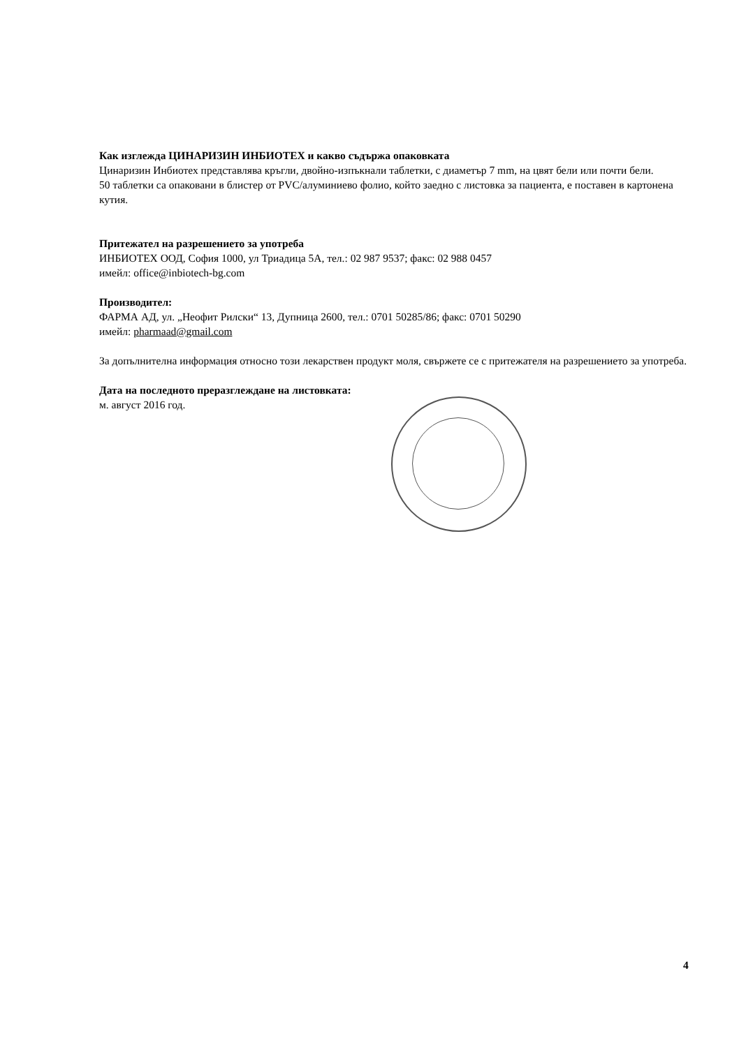Как изглежда ЦИНАРИЗИН ИНБИОТЕХ и какво съдържа опаковката
Цинаризин Инбиотех представлява кръгли, двойно-изпъкнали таблетки, с диаметър 7 mm, на цвят бели или почти бели.
50 таблетки са опаковани в блистер от PVC/алуминиево фолио, който заедно с листовка за пациента, е поставен в картонена кутия.
Притежател на разрешението за употреба
ИНБИОТЕХ ООД, София 1000, ул Триадица 5А, тел.: 02 987 9537; факс: 02 988 0457
имейл: office@inbiotech-bg.com
Производител:
ФАРМА АД, ул. „Неофит Рилски“ 13, Дупница 2600, тел.: 0701 50285/86; факс: 0701 50290
имейл: pharmaad@gmail.com
За допълнителна информация относно този лекарствен продукт моля, свържете се с притежателя на разрешението за употреба.
Дата на последното преразглеждане на листовката:
м. август 2016 год.
4